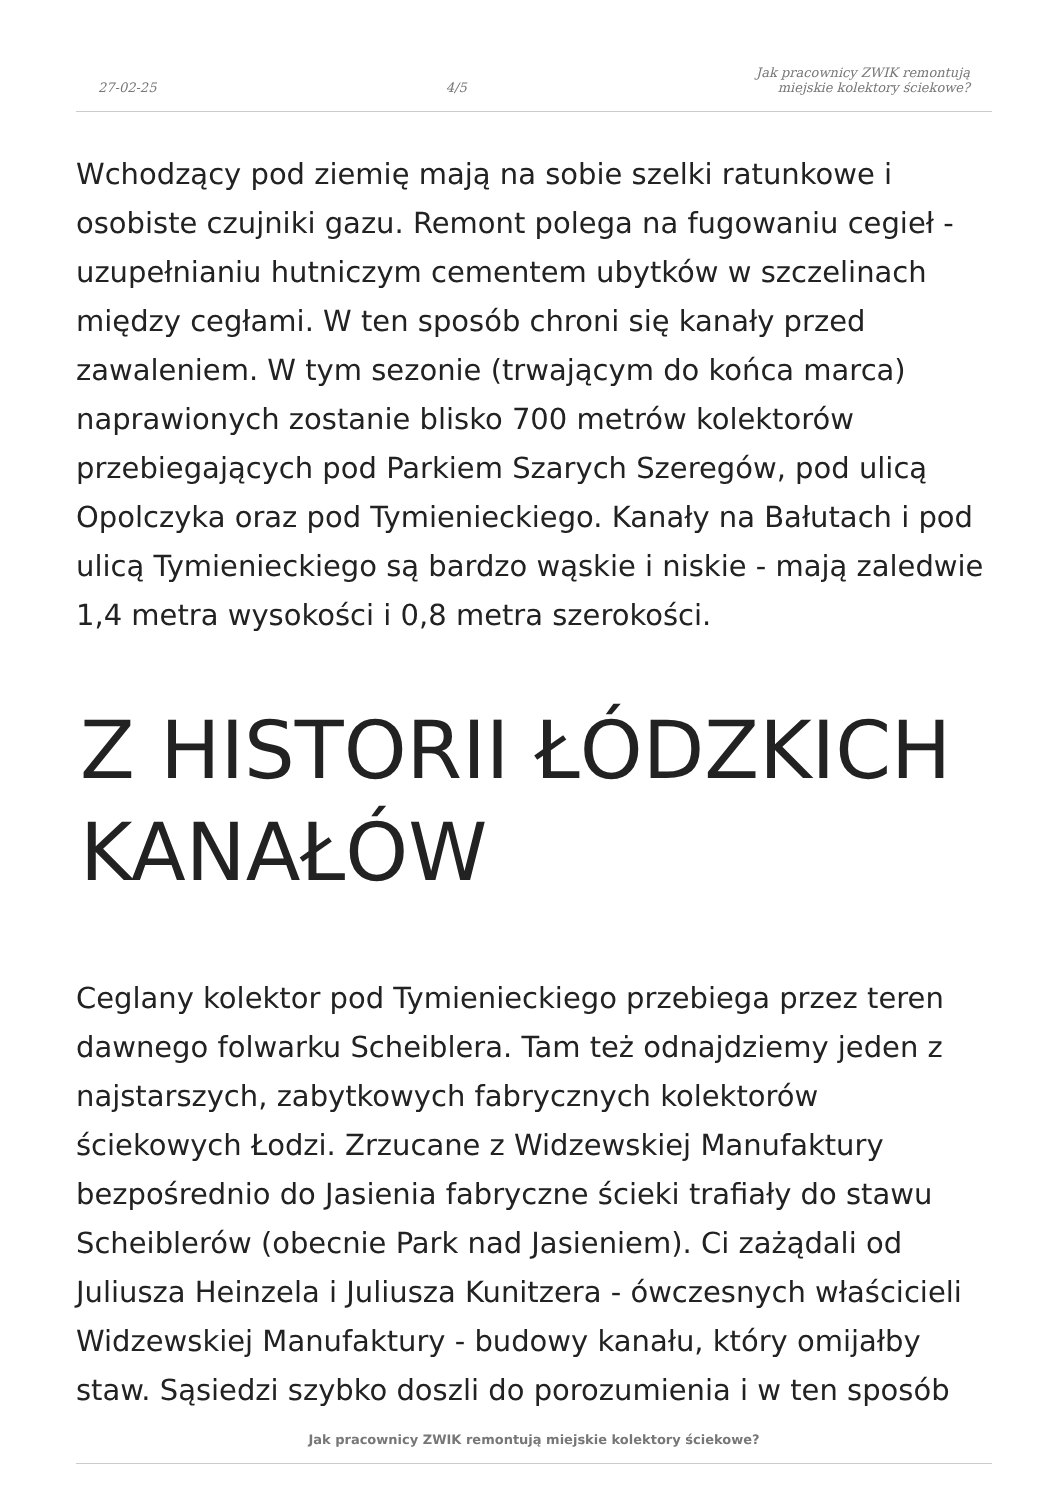27-02-25 4/5 Jak pracownicy ZWIK remontują
miejskie kolektory ściekowe?
Wchodzący pod ziemię mają na sobie szelki ratunkowe i osobiste czujniki gazu. Remont polega na fugowaniu cegieł - uzupełnianiu hutniczym cementem ubytków w szczelinach między cegłami. W ten sposób chroni się kanały przed zawaleniem. W tym sezonie (trwającym do końca marca) naprawionych zostanie blisko 700 metrów kolektorów przebiegających pod Parkiem Szarych Szeregów, pod ulicą Opolczyka oraz pod Tymienieckiego. Kanały na Bałutach i pod ulicą Tymienieckiego są bardzo wąskie i niskie - mają zaledwie 1,4 metra wysokości i 0,8 metra szerokości.
Z HISTORII ŁÓDZKICH KANAŁÓW
Ceglany kolektor pod Tymienieckiego przebiega przez teren dawnego folwarku Scheiblera. Tam też odnajdziemy jeden z najstarszych, zabytkowych fabrycznych kolektorów ściekowych Łodzi. Zrzucane z Widzewskiej Manufaktury bezpośrednio do Jasienia fabryczne ścieki trafiały do stawu Scheiblerów (obecnie Park nad Jasieniem). Ci zażądali od Juliusza Heinzela i Juliusza Kunitzera - ówczesnych właścicieli Widzewskiej Manufaktury - budowy kanału, który omijałby staw. Sąsiedzi szybko doszli do porozumienia i w ten sposób
Jak pracownicy ZWIK remontują miejskie kolektory ściekowe?